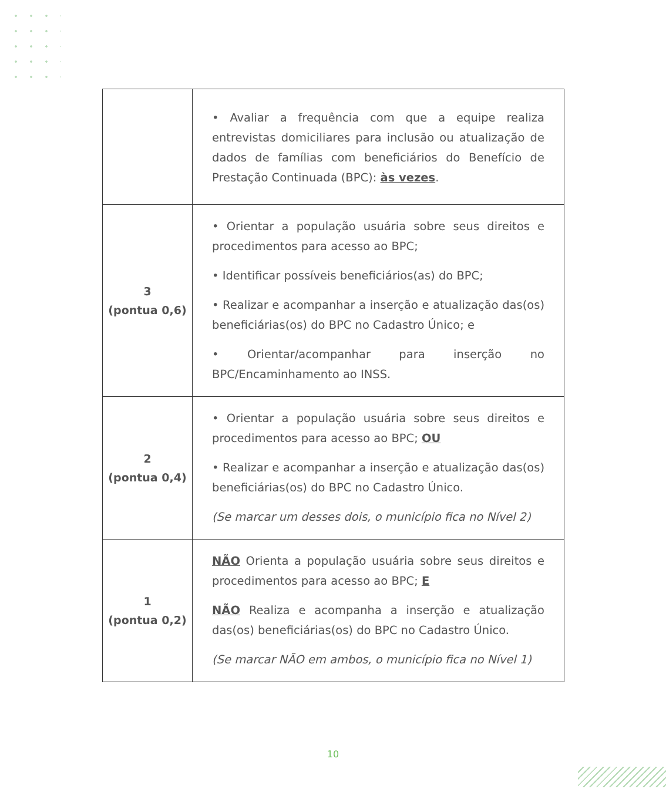| | • Avaliar a frequência com que a equipe realiza entrevistas domiciliares para inclusão ou atualização de dados de famílias com beneficiários do Benefício de Prestação Continuada (BPC): às vezes . |
| 3 (pontua 0,6) | • Orientar a população usuária sobre seus direitos e procedimentos para acesso ao BPC; • Identificar possíveis beneficiários(as) do BPC; • Realizar e acompanhar a inserção e atualização das(os) beneficiárias(os) do BPC no Cadastro Único; e • Orientar/acompanhar para inserção no BPC/Encaminhamento ao INSS. |
| 2 (pontua 0,4) | • Orientar a população usuária sobre seus direitos e procedimentos para acesso ao BPC; OU • Realizar e acompanhar a inserção e atualização das(os) beneficiárias(os) do BPC no Cadastro Único. (Se marcar um desses dois, o município fica no Nível 2) |
| 1 (pontua 0,2) | NÃO Orienta a população usuária sobre seus direitos e procedimentos para acesso ao BPC; E NÃO Realiza e acompanha a inserção e atualização das(os) beneficiárias(os) do BPC no Cadastro Único. (Se marcar NÃO em ambos, o município fica no Nível 1) |
10